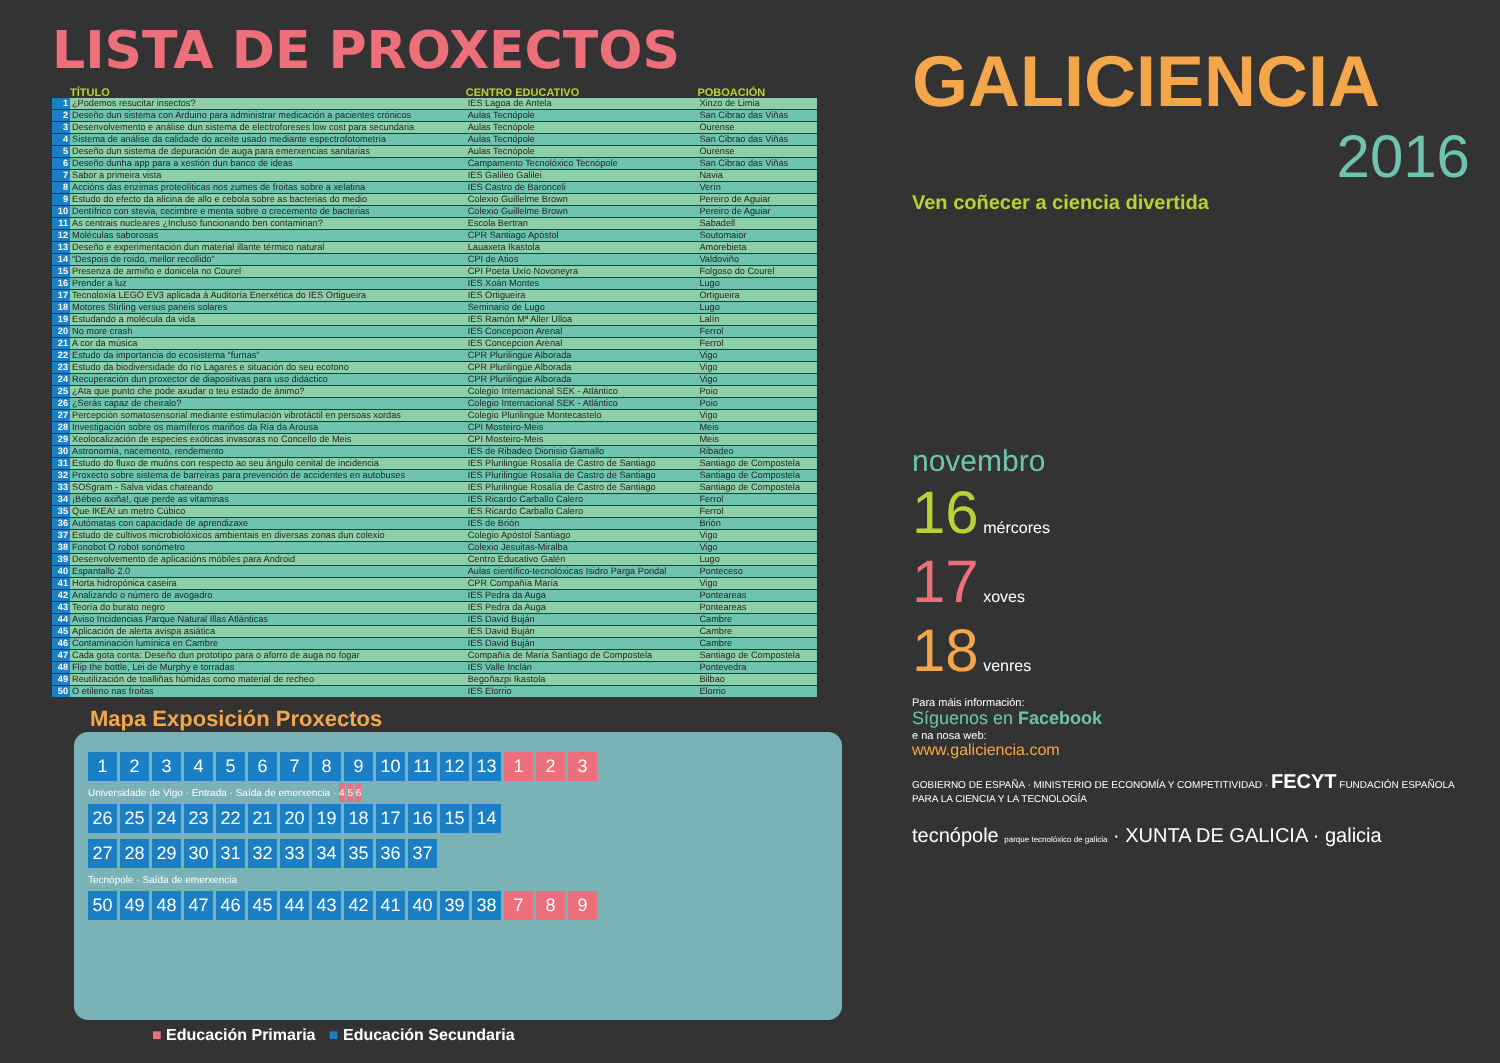LISTA DE PROXECTOS
| | TÍTULO | CENTRO EDUCATIVO | POBOACIÓN |
| --- | --- | --- | --- |
| 1 | ¿Podemos resucitar insectos? | IES Lagoa de Antela | Xinzo de Limia |
| 2 | Deseño dun sistema con Arduino para administrar medicación a pacientes crónicos | Aulas Tecnópole | San Cibrao das Viñas |
| 3 | Desenvolvemento e análise dun sistema de electroforeses low cost para secundaria | Aulas Tecnópole | Ourense |
| 4 | Sistema de análise da calidade do aceite usado mediante espectrofotometría | Aulas Tecnópole | San Cibrao das Viñas |
| 5 | Deseño dun sistema de depuración de auga para emerxencias sanitarias | Aulas Tecnópole | Ourense |
| 6 | Deseño dunha app para a xestión dun banco de ideas | Campamento Tecnolóxico Tecnópole | San Cibrao das Viñas |
| 7 | Sabor a primeira vista | IES Galileo Galilei | Navia |
| 8 | Accións das enzimas proteolíticas nos zumes de froitas sobre a xelatina | IES Castro de Baronceli | Verín |
| 9 | Estudo do efecto da alicina de allo e cebola sobre as bacterias do medio | Colexio Guillelme Brown | Pereiro de Aguiar |
| 10 | Dentífrico con stevia, cecimbre e menta sobre o crecemento de bacterias | Colexio Guillelme Brown | Pereiro de Aguiar |
| 11 | As centrais nucleares ¿Incluso funcionando ben contaminan? | Escola Bertran | Sabadell |
| 12 | Moléculas saborosas | CPR Santiago Apóstol | Soutomaior |
| 13 | Deseño e experimentación dun material illante térmico natural | Lauaxeta Ikastola | Amorebieta |
| 14 | “Despois de roído, mellor recollido” | CPI de Atios | Valdoviño |
| 15 | Presenza de armiño e donicela no Courel | CPI Poeta Uxío Novoneyra | Folgoso do Courel |
| 16 | Prender a luz | IES Xoán Montes | Lugo |
| 17 | Tecnoloxía LEGO EV3 aplicada á Auditoría Enerxética do IES Ortigueira | IES Ortigueira | Ortigueira |
| 18 | Motores Stirling versus paneis solares | Seminario de Lugo | Lugo |
| 19 | Estudando a molécula da vida | IES Ramón Mª Aller Ulloa | Lalín |
| 20 | No more crash | IES Concepcion Arenal | Ferrol |
| 21 | A cor da música | IES Concepcion Arenal | Ferrol |
| 22 | Estudo da importancia do ecosistema “furnas” | CPR Plurilingüe Alborada | Vigo |
| 23 | Estudo da biodiversidade do río Lagares e situación do seu ecotono | CPR Plurilingüe Alborada | Vigo |
| 24 | Recuperación dun proxector de diapositivas para uso didáctico | CPR Plurilingüe Alborada | Vigo |
| 25 | ¿Ata que punto che pode axudar o teu estado de ánimo? | Colegio Internacional SEK - Atlántico | Poio |
| 26 | ¿Serás capaz de cheiralo? | Colegio Internacional SEK - Atlántico | Poio |
| 27 | Percepción somatosensorial mediante estimulación vibrotáctil en persoas xordas | Colegio Plurilingüe Montecastelo | Vigo |
| 28 | Investigación sobre os mamíferos mariños da Ría da Arousa | CPI Mosteiro-Meis | Meis |
| 29 | Xeolocalización de especies exóticas invasoras no Concello de Meis | CPI Mosteiro-Meis | Meis |
| 30 | Astronomía, nacemento, rendemento | IES de Ribadeo Dionisio Gamallo | Ribadeo |
| 31 | Estudo do fluxo de muóns con respecto ao seu ángulo cenital de incidencia | IES Plurilingüe Rosalía de Castro de Santiago | Santiago de Compostela |
| 32 | Proxecto sobre sistema de barreiras para prevención de accidentes en autobuses | IES Plurilingüe Rosalía de Castro de Santiago | Santiago de Compostela |
| 33 | SOSgram - Salva vidas chateando | IES Plurilingüe Rosalía de Castro de Santiago | Santiago de Compostela |
| 34 | ¡Bébeo axiña!, que perde as vitaminas | IES Ricardo Carballo Calero | Ferrol |
| 35 | Que IKEA! un metro Cúbico | IES Ricardo Carballo Calero | Ferrol |
| 36 | Autómatas con capacidade de aprendizaxe | IES de Brión | Brión |
| 37 | Estudo de cultivos microbiolóxicos ambientais en diversas zonas dun colexio | Colegio Apóstol Santiago | Vigo |
| 38 | Fonobot O robot sonómetro | Colexio Jesuitas-Miralba | Vigo |
| 39 | Desenvolvemento de aplicacións móbiles para Android | Centro Educativo Galén | Lugo |
| 40 | Espantallo 2.0 | Aulas científico-tecnolóxicas Isidro Parga Pondal | Ponteceso |
| 41 | Horta hidropónica caseira | CPR Compañía María | Vigo |
| 42 | Analizando o número de avogadro | IES Pedra da Auga | Ponteareas |
| 43 | Teoría do burato negro | IES Pedra da Auga | Ponteareas |
| 44 | Aviso Incidencias Parque Natural Illas Atlánticas | IES David Buján | Cambre |
| 45 | Aplicación de alerta avispa asiática | IES David Buján | Cambre |
| 46 | Contaminación lumínica en Cambre | IES David Buján | Cambre |
| 47 | Cada gota conta: Deseño dun prototipo para o aforro de auga no fogar | Compañía de María Santiago de Compostela | Santiago de Compostela |
| 48 | Flip the bottle, Lei de Murphy e torradas | IES Valle Inclán | Pontevedra |
| 49 | Reutilización de toalliñas húmidas como material de recheo | Begoñazpi Ikastola | Bilbao |
| 50 | O etileno nas froitas | IES Elorrio | Elorrio |
Mapa Exposición Proxectos
123456789 10 11 12 13 1 2 3
Universidade de Vigo · Entrada · Saída de emerxencia · 4 5 6
26 25 24 23 22 21 20 19 18 17 16 15 14
27 28 29 30 31 32 33 34 35 36 37
Tecnópole · Saída de emerxencia
50 49 48 47 46 45 44 43 42 41 40 39 38 7 8 9
■ Educación Primaria ■ Educación Secundaria
GALICIENCIA
2016
Ven coñecer a ciencia divertida
novembro
16 mércores
17 xoves
18 venres
Para máis información:
Síguenos en Facebook
e na nosa web:
www.galiciencia.com
GOBIERNO DE ESPAÑA · MINISTERIO DE ECONOMÍA Y COMPETITIVIDAD · FECYT FUNDACIÓN ESPAÑOLA PARA LA CIENCIA Y LA TECNOLOGÍA
tecnópole parque tecnolóxico de galicia · XUNTA DE GALICIA · galicia